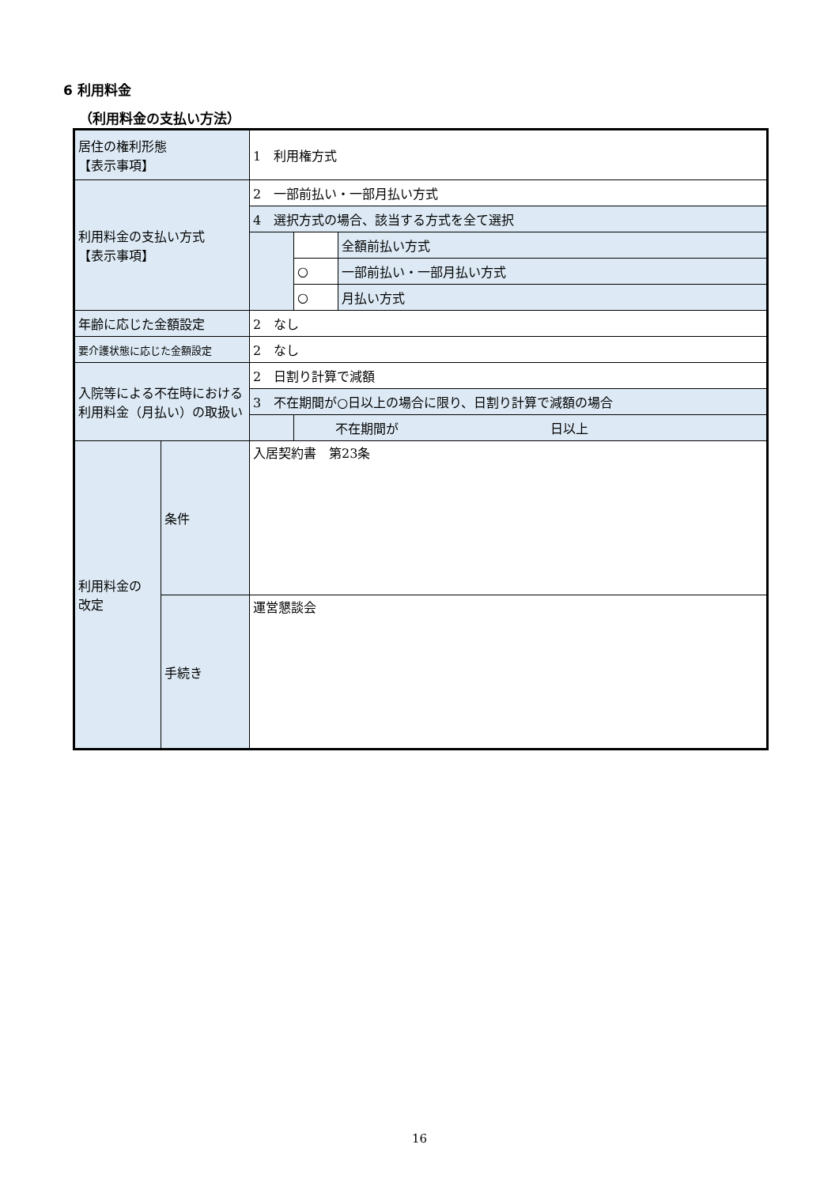6 利用料金
（利用料金の支払い方法）
| 居住の権利形態 【表示事項】 | | 1 利用権方式 | | |
| 利用料金の支払い方式 【表示事項】 | | 2 一部前払い・一部月払い方式 | | |
| | | 4 選択方式の場合、該当する方式を全て選択 | | |
| | | | | 全額前払い方式 |
| | | | ○ | 一部前払い・一部月払い方式 |
| | | | ○ | 月払い方式 |
| 年齢に応じた金額設定 | | 2 なし | | |
| 要介護状態に応じた金額設定 | | 2 なし | | |
| 入院等による不在時における利用料金（月払い）の取扱い | | 2 日割り計算で減額 | | |
| | | 3 不在期間が○日以上の場合に限り、日割り計算で減額の場合 | | |
| | | | 不在期間が 日以上 | |
| 利用料金の 改定 | 条件 | 入居契約書 第23条 | | |
| | 手続き | 運営懇談会 | | |
16